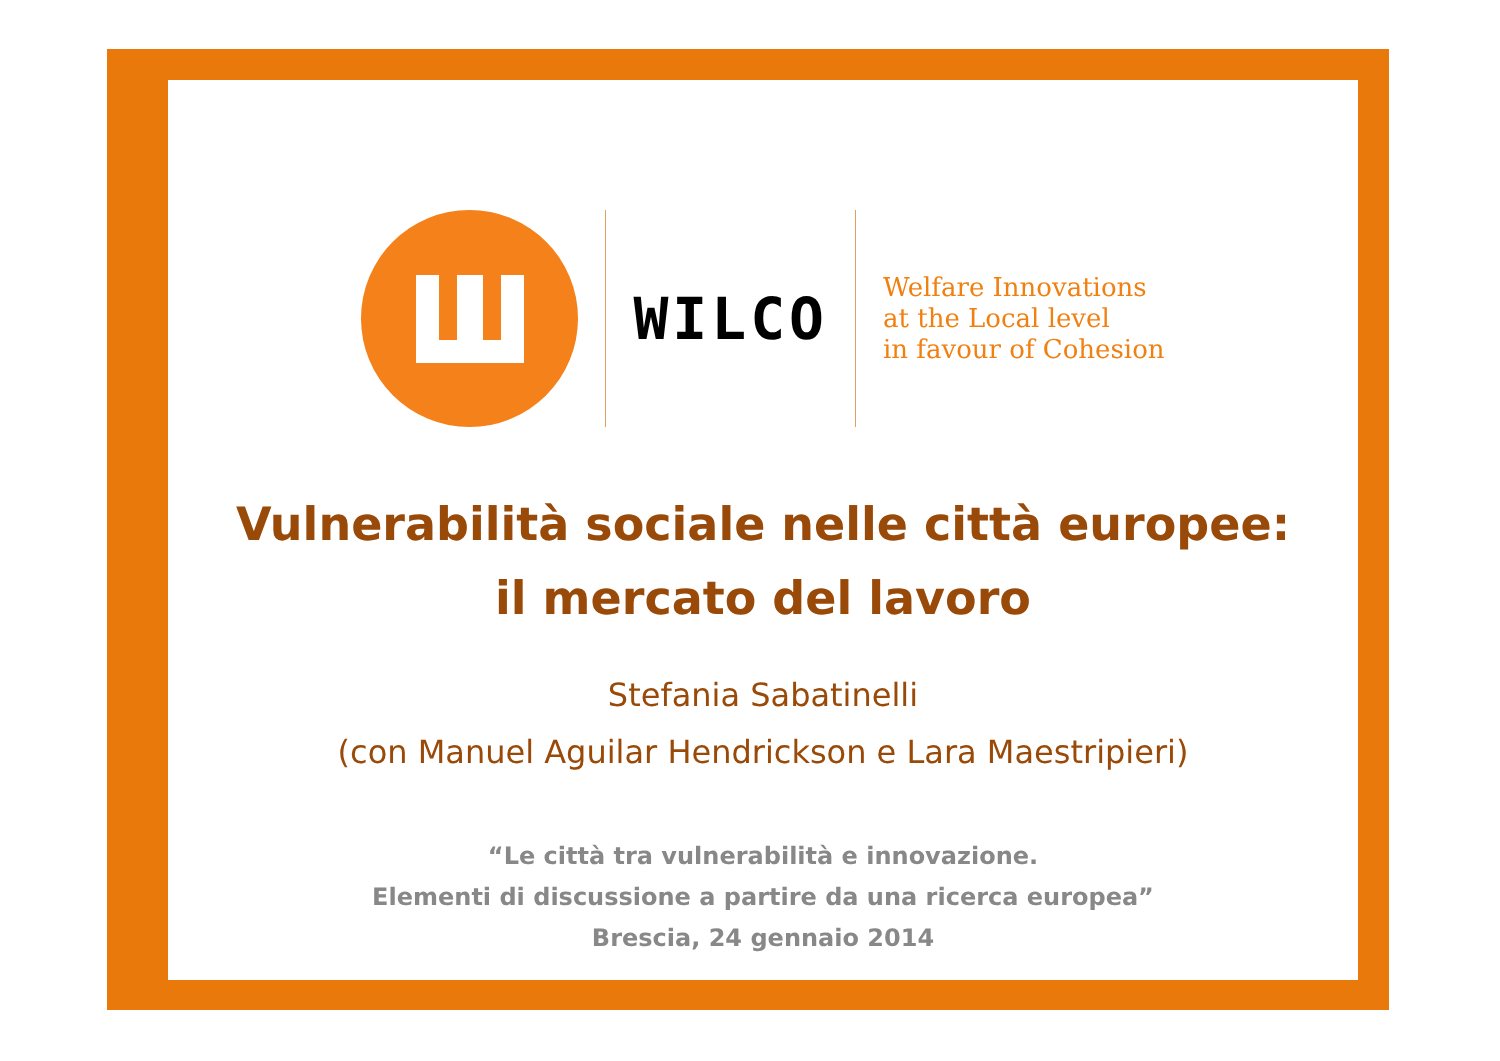WILCO
Welfare Innovations
at the Local level
in favour of Cohesion
Vulnerabilità sociale nelle città europee:
il mercato del lavoro
Stefania Sabatinelli
(con Manuel Aguilar Hendrickson e Lara Maestripieri)
“Le città tra vulnerabilità e innovazione.
Elementi di discussione a partire da una ricerca europea”
Brescia, 24 gennaio 2014